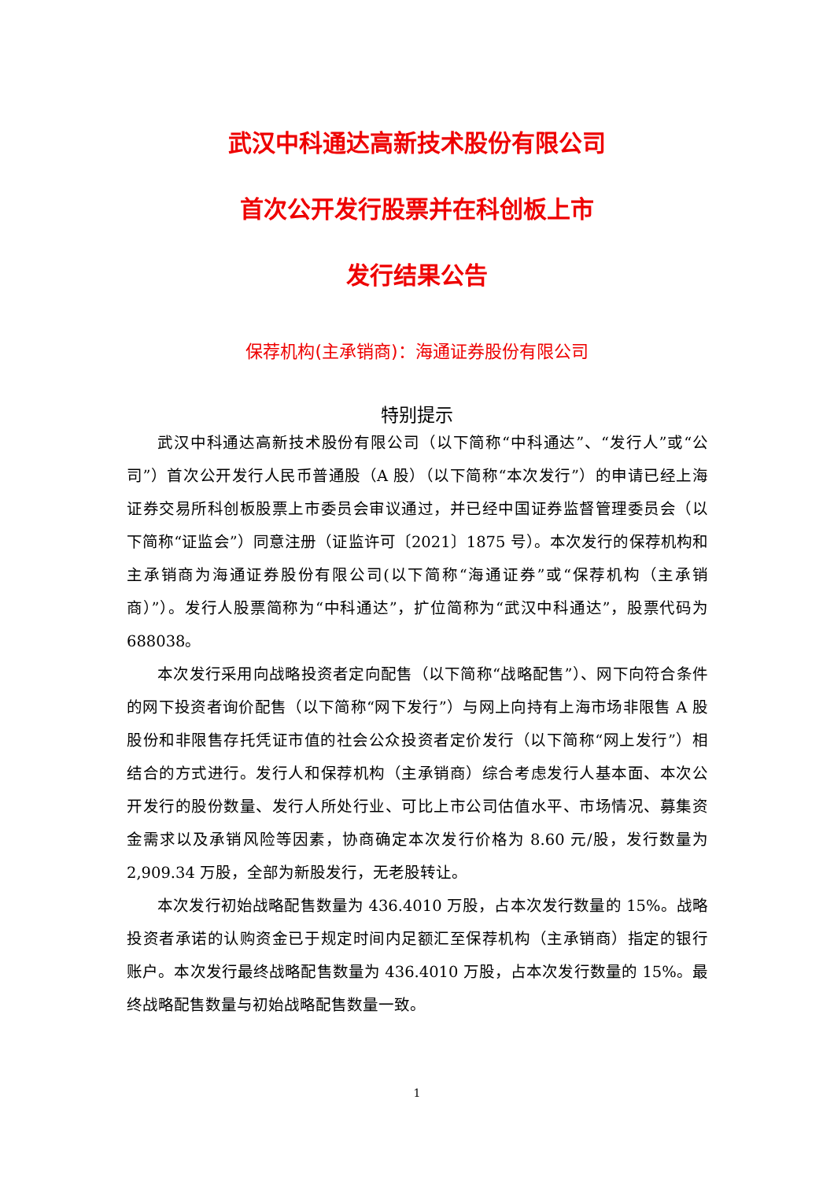武汉中科通达高新技术股份有限公司
首次公开发行股票并在科创板上市
发行结果公告
保荐机构(主承销商)：海通证券股份有限公司
特别提示
武汉中科通达高新技术股份有限公司（以下简称“中科通达”、“发行人”或“公司”）首次公开发行人民币普通股（A 股）（以下简称“本次发行”）的申请已经上海证券交易所科创板股票上市委员会审议通过，并已经中国证券监督管理委员会（以下简称“证监会”）同意注册（证监许可〔2021〕1875 号）。本次发行的保荐机构和主承销商为海通证券股份有限公司(以下简称“海通证券”或“保荐机构（主承销商）”）。发行人股票简称为“中科通达”，扩位简称为“武汉中科通达”，股票代码为 688038。
本次发行采用向战略投资者定向配售（以下简称“战略配售”）、网下向符合条件的网下投资者询价配售（以下简称“网下发行”）与网上向持有上海市场非限售 A 股股份和非限售存托凭证市值的社会公众投资者定价发行（以下简称“网上发行”）相结合的方式进行。发行人和保荐机构（主承销商）综合考虑发行人基本面、本次公开发行的股份数量、发行人所处行业、可比上市公司估值水平、市场情况、募集资金需求以及承销风险等因素，协商确定本次发行价格为 8.60 元/股，发行数量为 2,909.34 万股，全部为新股发行，无老股转让。
本次发行初始战略配售数量为 436.4010 万股，占本次发行数量的 15%。战略投资者承诺的认购资金已于规定时间内足额汇至保荐机构（主承销商）指定的银行账户。本次发行最终战略配售数量为 436.4010 万股，占本次发行数量的 15%。最终战略配售数量与初始战略配售数量一致。
1